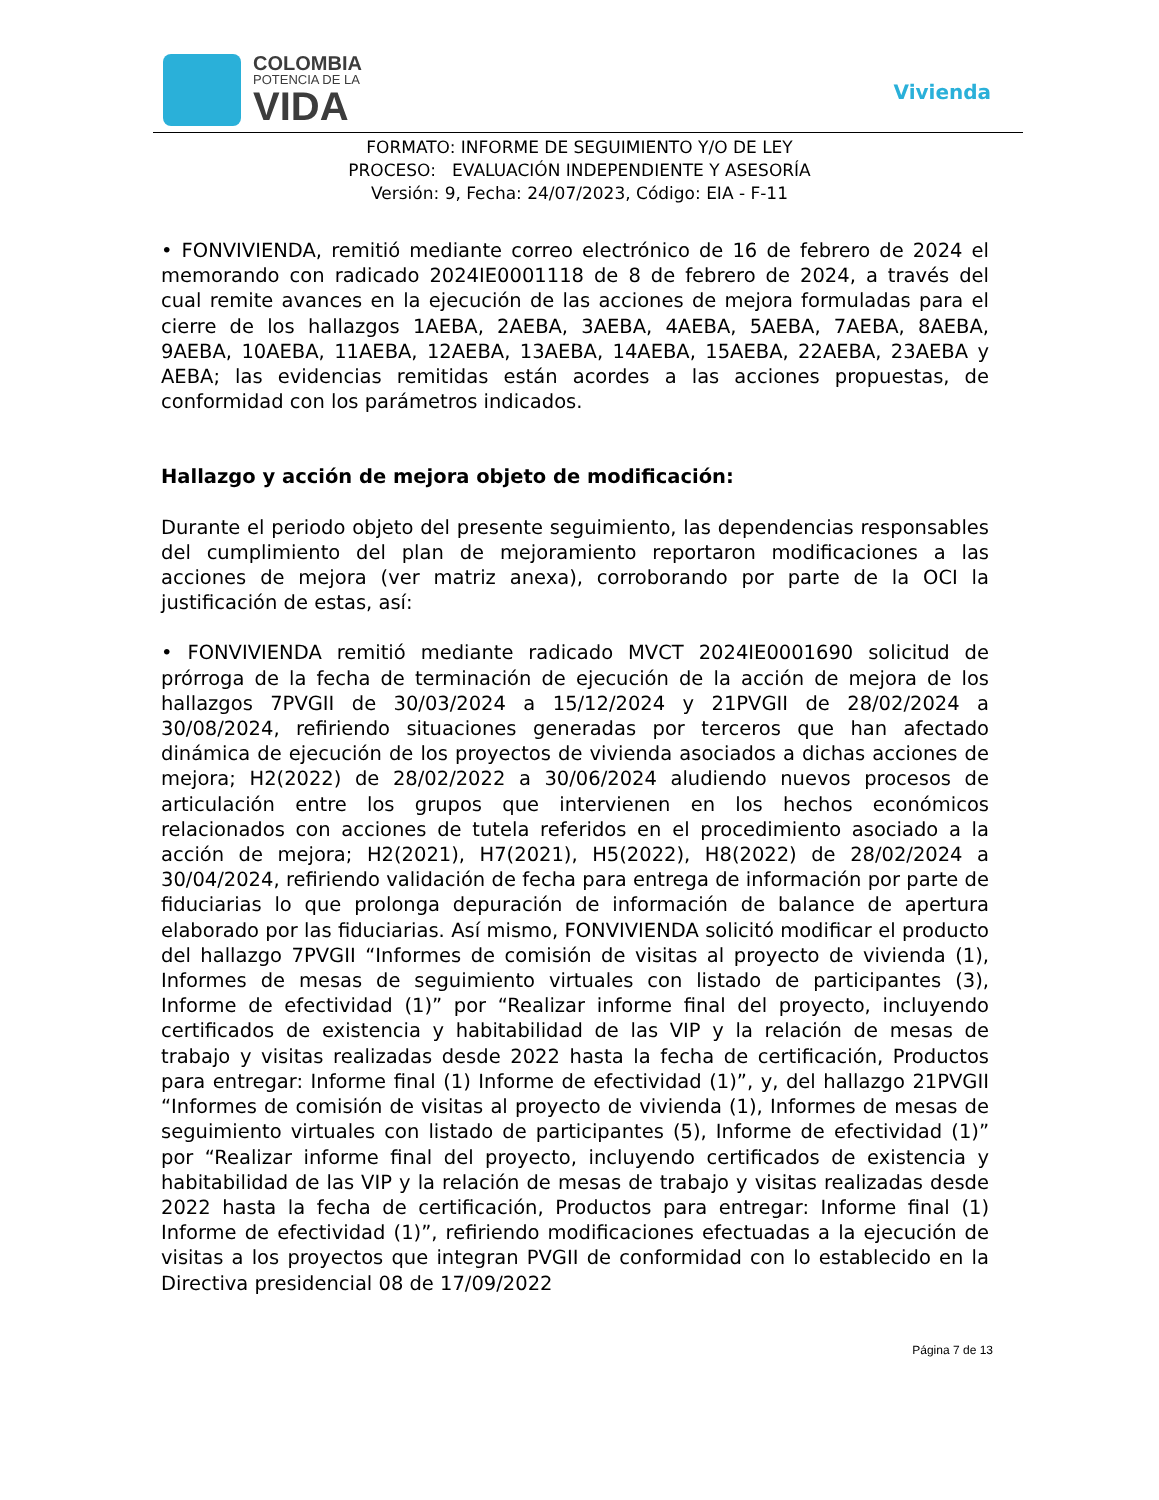COLOMBIA
POTENCIA DE LA
VIDA
Vivienda
FORMATO: INFORME DE SEGUIMIENTO Y/O DE LEY
PROCESO: EVALUACIÓN INDEPENDIENTE Y ASESORÍA
Versión: 9, Fecha: 24/07/2023, Código: EIA - F-11
• FONVIVIENDA, remitió mediante correo electrónico de 16 de febrero de 2024 el memorando con radicado 2024IE0001118 de 8 de febrero de 2024, a través del cual remite avances en la ejecución de las acciones de mejora formuladas para el cierre de los hallazgos 1AEBA, 2AEBA, 3AEBA, 4AEBA, 5AEBA, 7AEBA, 8AEBA, 9AEBA, 10AEBA, 11AEBA, 12AEBA, 13AEBA, 14AEBA, 15AEBA, 22AEBA, 23AEBA y AEBA; las evidencias remitidas están acordes a las acciones propuestas, de conformidad con los parámetros indicados.
Hallazgo y acción de mejora objeto de modificación:
Durante el periodo objeto del presente seguimiento, las dependencias responsables del cumplimiento del plan de mejoramiento reportaron modificaciones a las acciones de mejora (ver matriz anexa), corroborando por parte de la OCI la justificación de estas, así:
• FONVIVIENDA remitió mediante radicado MVCT 2024IE0001690 solicitud de prórroga de la fecha de terminación de ejecución de la acción de mejora de los hallazgos 7PVGII de 30/03/2024 a 15/12/2024 y 21PVGII de 28/02/2024 a 30/08/2024, refiriendo situaciones generadas por terceros que han afectado dinámica de ejecución de los proyectos de vivienda asociados a dichas acciones de mejora; H2(2022) de 28/02/2022 a 30/06/2024 aludiendo nuevos procesos de articulación entre los grupos que intervienen en los hechos económicos relacionados con acciones de tutela referidos en el procedimiento asociado a la acción de mejora; H2(2021), H7(2021), H5(2022), H8(2022) de 28/02/2024 a 30/04/2024, refiriendo validación de fecha para entrega de información por parte de fiduciarias lo que prolonga depuración de información de balance de apertura elaborado por las fiduciarias. Así mismo, FONVIVIENDA solicitó modificar el producto del hallazgo 7PVGII “Informes de comisión de visitas al proyecto de vivienda (1), Informes de mesas de seguimiento virtuales con listado de participantes (3), Informe de efectividad (1)” por “Realizar informe final del proyecto, incluyendo certificados de existencia y habitabilidad de las VIP y la relación de mesas de trabajo y visitas realizadas desde 2022 hasta la fecha de certificación, Productos para entregar: Informe final (1) Informe de efectividad (1)”, y, del hallazgo 21PVGII “Informes de comisión de visitas al proyecto de vivienda (1), Informes de mesas de seguimiento virtuales con listado de participantes (5), Informe de efectividad (1)” por “Realizar informe final del proyecto, incluyendo certificados de existencia y habitabilidad de las VIP y la relación de mesas de trabajo y visitas realizadas desde 2022 hasta la fecha de certificación, Productos para entregar: Informe final (1) Informe de efectividad (1)”, refiriendo modificaciones efectuadas a la ejecución de visitas a los proyectos que integran PVGII de conformidad con lo establecido en la Directiva presidencial 08 de 17/09/2022
Página 7 de 13